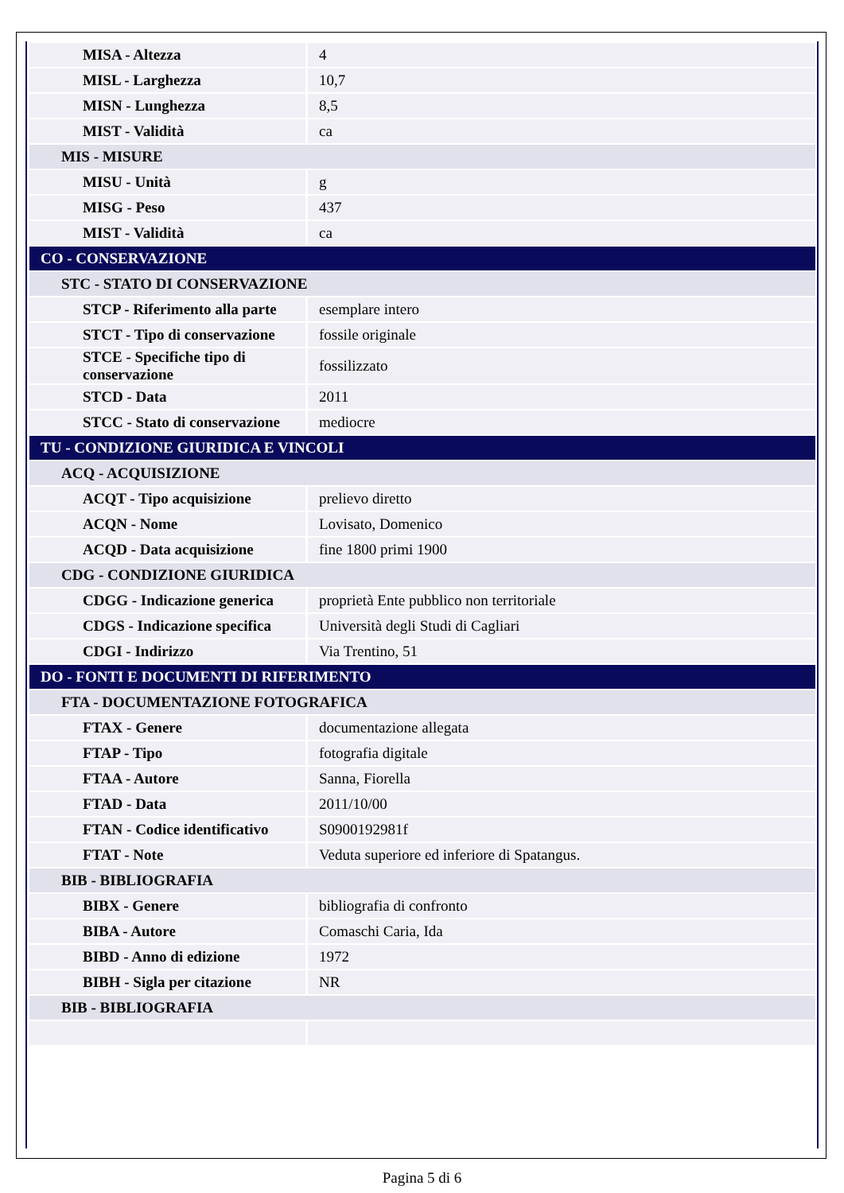| MISA - Altezza | 4 |
| MISL - Larghezza | 10,7 |
| MISN - Lunghezza | 8,5 |
| MIST - Validità | ca |
| MIS - MISURE | |
| MISU - Unità | g |
| MISG - Peso | 437 |
| MIST - Validità | ca |
| CO - CONSERVAZIONE | |
| STC - STATO DI CONSERVAZIONE | |
| STCP - Riferimento alla parte | esemplare intero |
| STCT - Tipo di conservazione | fossile originale |
| STCE - Specifiche tipo di conservazione | fossilizzato |
| STCD - Data | 2011 |
| STCC - Stato di conservazione | mediocre |
| TU - CONDIZIONE GIURIDICA E VINCOLI | |
| ACQ - ACQUISIZIONE | |
| ACQT - Tipo acquisizione | prelievo diretto |
| ACQN - Nome | Lovisato, Domenico |
| ACQD - Data acquisizione | fine 1800 primi 1900 |
| CDG - CONDIZIONE GIURIDICA | |
| CDGG - Indicazione generica | proprietà Ente pubblico non territoriale |
| CDGS - Indicazione specifica | Università degli Studi di Cagliari |
| CDGI - Indirizzo | Via Trentino, 51 |
| DO - FONTI E DOCUMENTI DI RIFERIMENTO | |
| FTA - DOCUMENTAZIONE FOTOGRAFICA | |
| FTAX - Genere | documentazione allegata |
| FTAP - Tipo | fotografia digitale |
| FTAA - Autore | Sanna, Fiorella |
| FTAD - Data | 2011/10/00 |
| FTAN - Codice identificativo | S0900192981f |
| FTAT - Note | Veduta superiore ed inferiore di Spatangus. |
| BIB - BIBLIOGRAFIA | |
| BIBX - Genere | bibliografia di confronto |
| BIBA - Autore | Comaschi Caria, Ida |
| BIBD - Anno di edizione | 1972 |
| BIBH - Sigla per citazione | NR |
| BIB - BIBLIOGRAFIA | |
Pagina 5 di 6